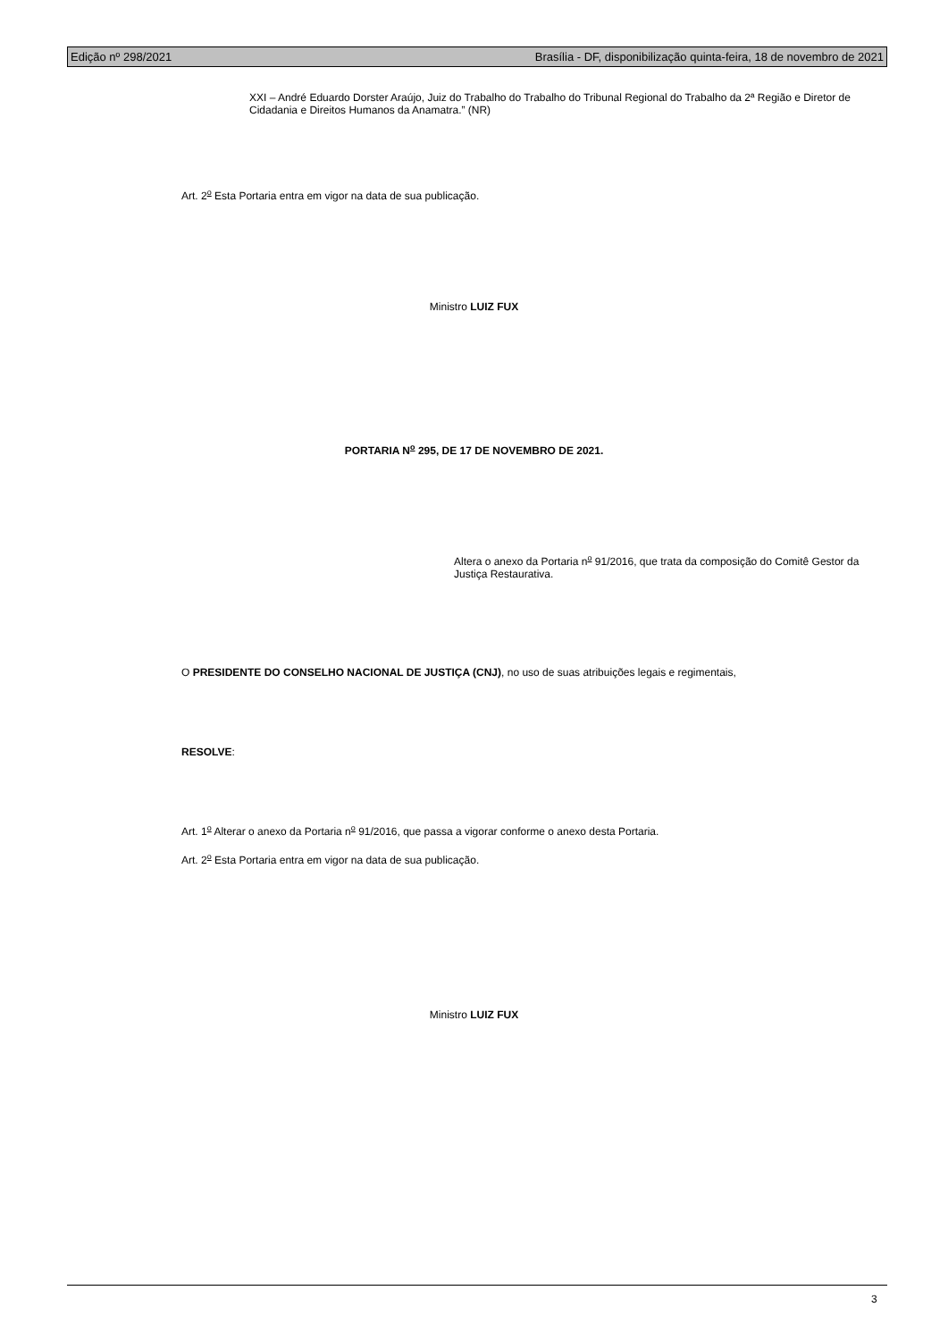Edição nº 298/2021 Brasília - DF, disponibilização quinta-feira, 18 de novembro de 2021
XXI – André Eduardo Dorster Araújo, Juiz do Trabalho do Trabalho do Tribunal Regional do Trabalho da 2ª Região e Diretor de Cidadania e Direitos Humanos da Anamatra.” (NR)
Art. 2<sup>o</sup> Esta Portaria entra em vigor na data de sua publicação.
Ministro LUIZ FUX
PORTARIA N<sup>o</sup> 295, DE 17 DE NOVEMBRO DE 2021.
Altera o anexo da Portaria n<sup>o</sup> 91/2016, que trata da composição do Comitê Gestor da Justiça Restaurativa.
O PRESIDENTE DO CONSELHO NACIONAL DE JUSTIÇA (CNJ), no uso de suas atribuições legais e regimentais,
RESOLVE:
Art. 1<sup>o</sup> Alterar o anexo da Portaria n<sup>o</sup> 91/2016, que passa a vigorar conforme o anexo desta Portaria.
Art. 2<sup>o</sup> Esta Portaria entra em vigor na data de sua publicação.
Ministro LUIZ FUX
3